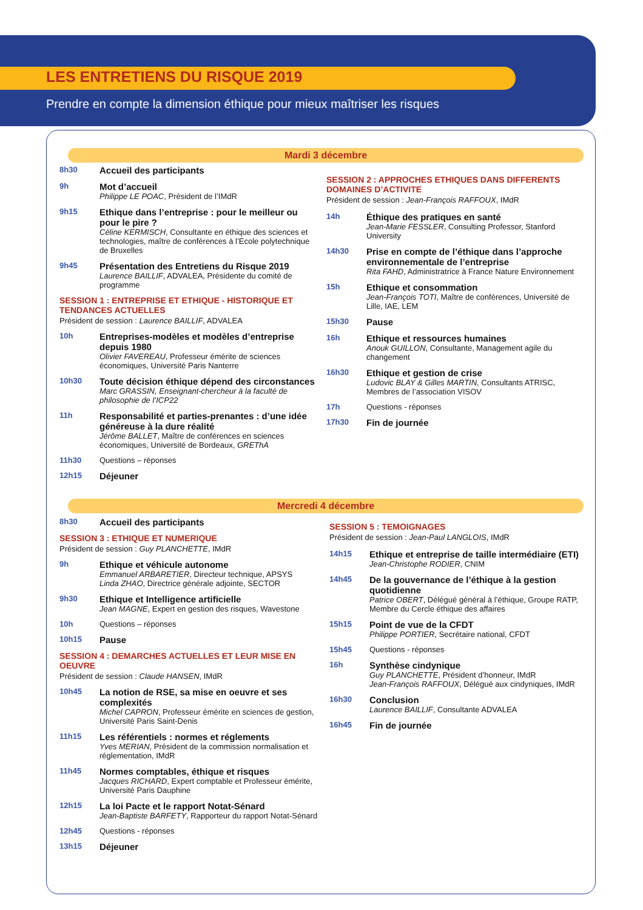LES ENTRETIENS DU RISQUE 2019
Prendre en compte la dimension éthique pour mieux maîtriser les risques
Mardi 3 décembre
8h30 Accueil des participants
9h
Mot d’accueil
Philippe LE POAC, Président de l’IMdR
9h15
Ethique dans l’entreprise : pour le meilleur ou pour le pire ?
Céline KERMISCH, Consultante en éthique des sciences et technologies, maître de conférences à l’Ecole polytechnique de Bruxelles
9h45
Présentation des Entretiens du Risque 2019
Laurence BAILLIF, ADVALEA, Présidente du comité de programme
SESSION 1 : ENTREPRISE ET ETHIQUE - HISTORIQUE ET TENDANCES ACTUELLES
Président de session : Laurence BAILLIF, ADVALEA
10h
Entreprises-modèles et modèles d’entreprise depuis 1980
Olivier FAVEREAU, Professeur émérite de sciences économiques, Université Paris Nanterre
10h30
Toute décision éthique dépend des circonstances
Marc GRASSIN, Enseignant-chercheur à la faculté de philosophie de l’ICP22
11h
Responsabilité et parties-prenantes : d’une idée généreuse à la dure réalité
Jérôme BALLET, Maître de conférences en sciences économiques, Université de Bordeaux, GREThA
11h30 Questions – réponses
12h15 Déjeuner
SESSION 2 : APPROCHES ETHIQUES DANS DIFFERENTS DOMAINES D’ACTIVITE
Président de session : Jean-François RAFFOUX, IMdR
14h
Éthique des pratiques en santé
Jean-Marie FESSLER, Consulting Professor, Stanford University
14h30
Prise en compte de l’éthique dans l’approche environnementale de l’entreprise
Rita FAHD, Administratrice à France Nature Environnement
15h
Ethique et consommation
Jean-François TOTI, Maître de conférences, Université de Lille, IAE, LEM
15h30 Pause
16h
Ethique et ressources humaines
Anouk GUILLON, Consultante, Management agile du changement
16h30
Ethique et gestion de crise
Ludovic BLAY & Gilles MARTIN, Consultants ATRISC, Membres de l’association VISOV
17h Questions - réponses
17h30 Fin de journée
Mercredi 4 décembre
8h30 Accueil des participants
SESSION 3 : ETHIQUE ET NUMERIQUE
Président de session : Guy PLANCHETTE, IMdR
9h
Ethique et véhicule autonome
Emmanuel ARBARETIER, Directeur technique, APSYS
Linda ZHAO, Directrice générale adjointe, SECTOR
9h30
Ethique et Intelligence artificielle
Jean MAGNE, Expert en gestion des risques, Wavestone
10h Questions – réponses
10h15 Pause
SESSION 4 : DEMARCHES ACTUELLES ET LEUR MISE EN OEUVRE
Président de session : Claude HANSEN, IMdR
10h45
La notion de RSE, sa mise en oeuvre et ses complexités
Michel CAPRON, Professeur émérite en sciences de gestion, Université Paris Saint-Denis
11h15
Les référentiels : normes et réglements
Yves MERIAN, Président de la commission normalisation et réglementation, IMdR
11h45
Normes comptables, éthique et risques
Jacques RICHARD, Expert comptable et Professeur émérite, Université Paris Dauphine
12h15
La loi Pacte et le rapport Notat-Sénard
Jean-Baptiste BARFETY, Rapporteur du rapport Notat-Sénard
12h45 Questions - réponses
13h15 Déjeuner
SESSION 5 : TEMOIGNAGES
Président de session : Jean-Paul LANGLOIS, IMdR
14h15
Ethique et entreprise de taille intermédiaire (ETI)
Jean-Christophe RODIER, CNIM
14h45
De la gouvernance de l’éthique à la gestion quotidienne
Patrice OBERT, Délégué général à l’éthique, Groupe RATP, Membre du Cercle éthique des affaires
15h15
Point de vue de la CFDT
Philippe PORTIER, Secrétaire national, CFDT
15h45 Questions - réponses
16h
Synthèse cindynique
Guy PLANCHETTE, Président d’honneur, IMdR
Jean-François RAFFOUX, Délégué aux cindyniques, IMdR
16h30
Conclusion
Laurence BAILLIF, Consultante ADVALEA
16h45 Fin de journée